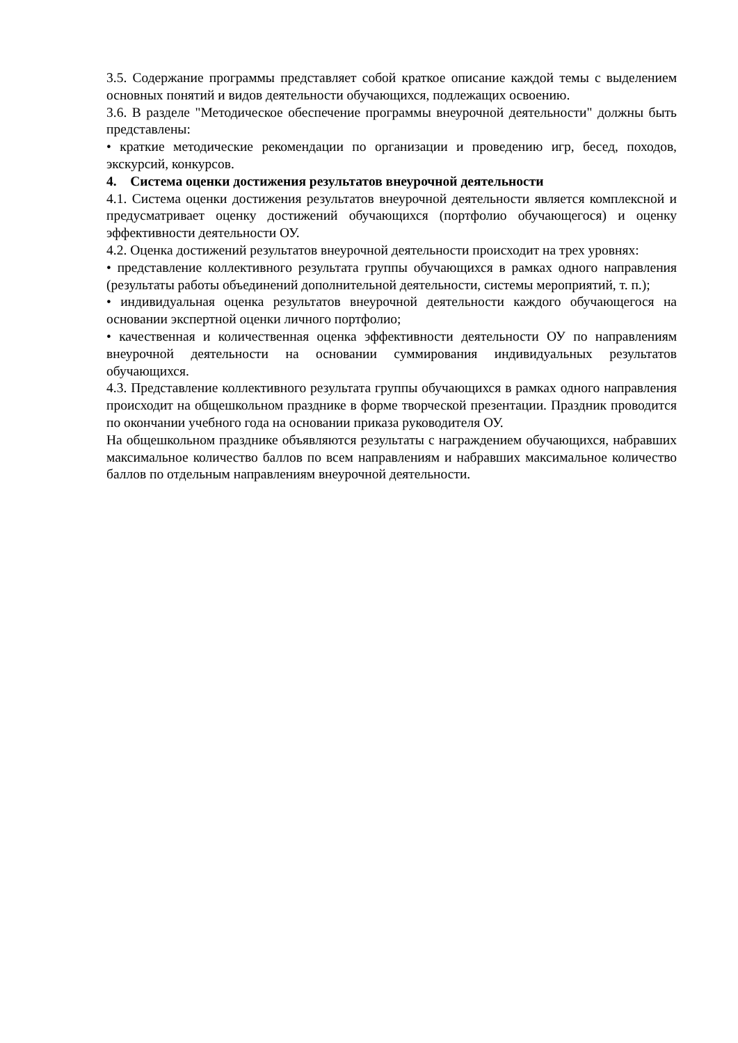3.5. Содержание программы представляет собой краткое описание каждой темы с выделением основных понятий и видов деятельности обучающихся, подлежащих освоению.
3.6. В разделе "Методическое обеспечение программы внеурочной деятельности" должны быть представлены:
• краткие методические рекомендации по организации и проведению игр, бесед, походов, экскурсий, конкурсов.
4. Система оценки достижения результатов внеурочной деятельности
4.1. Система оценки достижения результатов внеурочной деятельности является комплексной и предусматривает оценку достижений обучающихся (портфолио обучающегося) и оценку эффективности деятельности ОУ.
4.2. Оценка достижений результатов внеурочной деятельности происходит на трех уровнях:
• представление коллективного результата группы обучающихся в рамках одного направления (результаты работы объединений дополнительной деятельности, системы мероприятий, т. п.);
• индивидуальная оценка результатов внеурочной деятельности каждого обучающегося на основании экспертной оценки личного портфолио;
• качественная и количественная оценка эффективности деятельности ОУ по направлениям внеурочной деятельности на основании суммирования индивидуальных результатов обучающихся.
4.3. Представление коллективного результата группы обучающихся в рамках одного направления происходит на общешкольном празднике в форме творческой презентации. Праздник проводится по окончании учебного года на основании приказа руководителя ОУ.
На общешкольном празднике объявляются результаты с награждением обучающихся, набравших максимальное количество баллов по всем направлениям и набравших максимальное количество баллов по отдельным направлениям внеурочной деятельности.